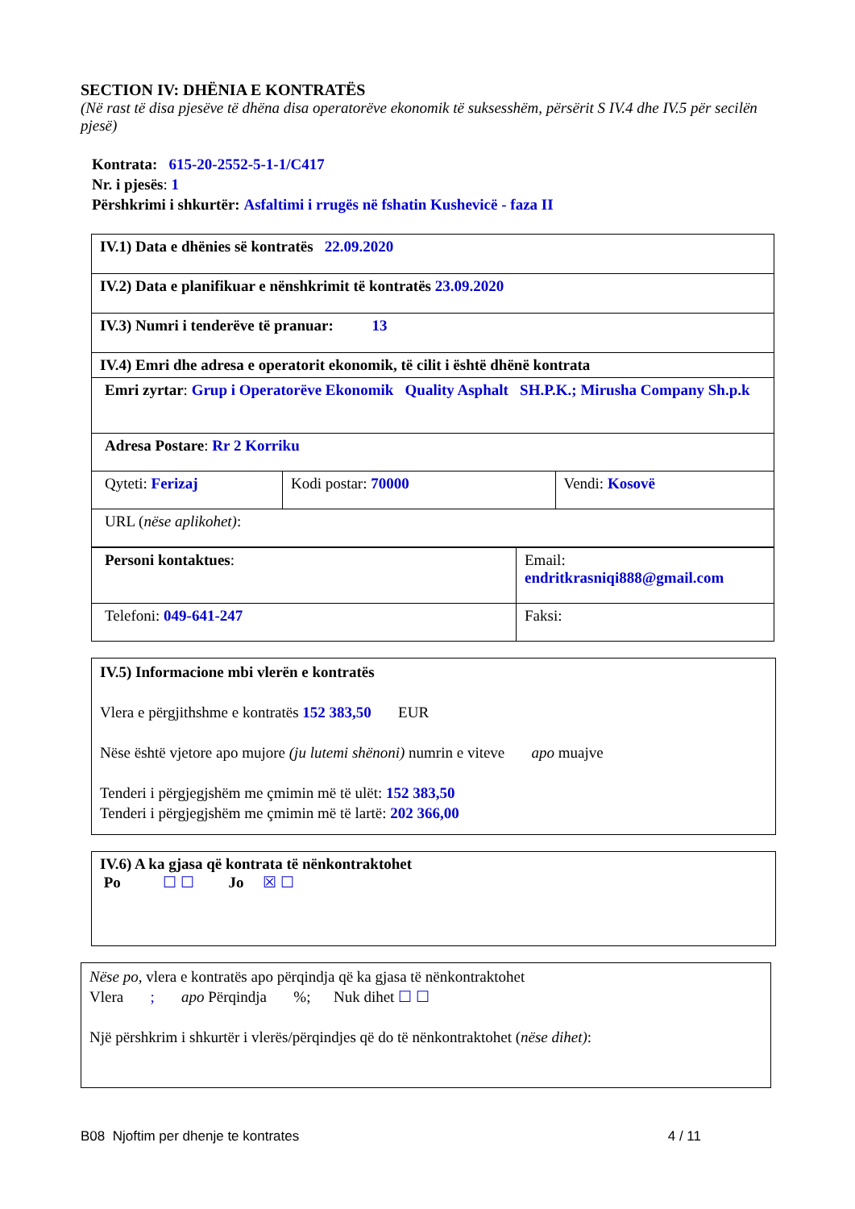SECTION IV: DHËNIA E KONTRATËS
(Në rast të disa pjesëve të dhëna disa operatorëve ekonomik të suksesshëm, përsërit S IV.4 dhe IV.5 për secilën pjesë)
Kontrata: 615-20-2552-5-1-1/C417
Nr. i pjesës: 1
Përshkrimi i shkurtër: Asfaltimi i rrugës në fshatin Kushevicë - faza II
| IV.1) Data e dhënies së kontratës 22.09.2020 | | |
| IV.2) Data e planifikuar e nënshkrimit të kontratës 23.09.2020 | | |
| IV.3) Numri i tenderëve të pranuar: 13 | | |
| IV.4) Emri dhe adresa e operatorit ekonomik, të cilit i është dhënë kontrata | | |
| Emri zyrtar : Grup i Operatorëve Ekonomik Quality Asphalt SH.P.K.; Mirusha Company Sh.p.k | | |
| Adresa Postare : Rr 2 Korriku | | |
| Qyteti: Ferizaj | Kodi postar: 70000 | Vendi: Kosovë |
| URL ( nëse aplikohet) : | | |
| Personi kontaktues : | Email: endritkrasniqi888@gmail.com |
| Telefoni: 049-641-247 | Faksi: |
IV.5) Informacione mbi vlerën e kontratës
Vlera e përgjithshme e kontratës 152 383,50 EUR
Nëse është vjetore apo mujore (ju lutemi shënoni) numrin e viteve apo muajve
Tenderi i përgjegjshëm me çmimin më të ulët: 152 383,50
Tenderi i përgjegjshëm me çmimin më të lartë: 202 366,00
IV.6) A ka gjasa që kontrata të nënkontraktohet
Po ☐ ☐ Jo ☒ ☐
Nëse po, vlera e kontratës apo përqindja që ka gjasa të nënkontraktohet
Vlera ; apo Përqindja %; Nuk dihet ☐ ☐
Një përshkrim i shkurtër i vlerës/përqindjes që do të nënkontraktohet (nëse dihet):
B08 Njoftim per dhenje te kontrates 4 / 11